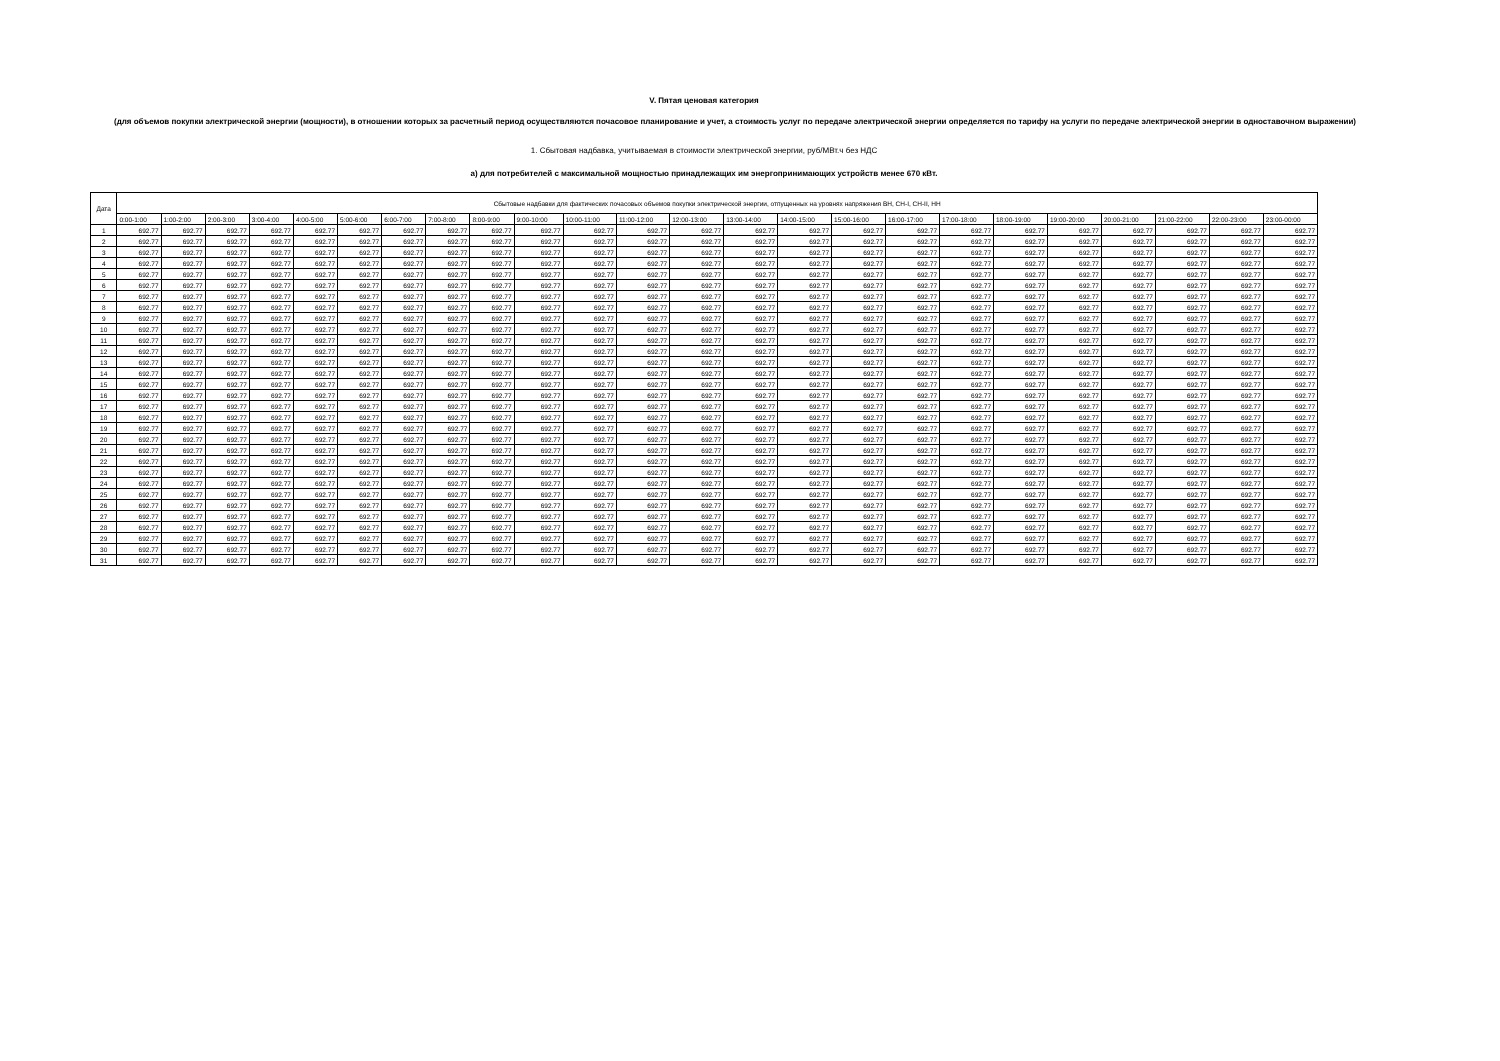V. Пятая ценовая категория
(для объемов покупки электрической энергии (мощности), в отношении которых за расчетный период осуществляются почасовое планирование и учет, а стоимость услуг по передаче электрической энергии определяется по тарифу на услуги по передаче электрической энергии в одноставочном выражении)
1. Сбытовая надбавка, учитываемая в стоимости электрической энергии, руб/МВт.ч без НДС
а) для потребителей с максимальной мощностью принадлежащих им энергопринимающих устройств менее 670 кВт.
| Дата | Сбытовые надбавки для фактических почасовых объемов покупки электрической энергии, отпущенных на уровнях напряжения ВН, СН-I, СН-II, НН | | | | | | | | | | | | | | | | | | | | | | | |
| --- | --- | --- | --- | --- | --- | --- | --- | --- | --- | --- | --- | --- | --- | --- | --- | --- | --- | --- | --- | --- | --- | --- | --- | --- |
| | 0:00-1:00 | 1:00-2:00 | 2:00-3:00 | 3:00-4:00 | 4:00-5:00 | 5:00-6:00 | 6:00-7:00 | 7:00-8:00 | 8:00-9:00 | 9:00-10:00 | 10:00-11:00 | 11:00-12:00 | 12:00-13:00 | 13:00-14:00 | 14:00-15:00 | 15:00-16:00 | 16:00-17:00 | 17:00-18:00 | 18:00-19:00 | 19:00-20:00 | 20:00-21:00 | 21:00-22:00 | 22:00-23:00 | 23:00-00:00 |
| 1 | 692.77 | 692.77 | 692.77 | 692.77 | 692.77 | 692.77 | 692.77 | 692.77 | 692.77 | 692.77 | 692.77 | 692.77 | 692.77 | 692.77 | 692.77 | 692.77 | 692.77 | 692.77 | 692.77 | 692.77 | 692.77 | 692.77 | 692.77 | 692.77 |
| 2 | 692.77 | 692.77 | 692.77 | 692.77 | 692.77 | 692.77 | 692.77 | 692.77 | 692.77 | 692.77 | 692.77 | 692.77 | 692.77 | 692.77 | 692.77 | 692.77 | 692.77 | 692.77 | 692.77 | 692.77 | 692.77 | 692.77 | 692.77 | 692.77 |
| 3 | 692.77 | 692.77 | 692.77 | 692.77 | 692.77 | 692.77 | 692.77 | 692.77 | 692.77 | 692.77 | 692.77 | 692.77 | 692.77 | 692.77 | 692.77 | 692.77 | 692.77 | 692.77 | 692.77 | 692.77 | 692.77 | 692.77 | 692.77 | 692.77 |
| 4 | 692.77 | 692.77 | 692.77 | 692.77 | 692.77 | 692.77 | 692.77 | 692.77 | 692.77 | 692.77 | 692.77 | 692.77 | 692.77 | 692.77 | 692.77 | 692.77 | 692.77 | 692.77 | 692.77 | 692.77 | 692.77 | 692.77 | 692.77 | 692.77 |
| 5 | 692.77 | 692.77 | 692.77 | 692.77 | 692.77 | 692.77 | 692.77 | 692.77 | 692.77 | 692.77 | 692.77 | 692.77 | 692.77 | 692.77 | 692.77 | 692.77 | 692.77 | 692.77 | 692.77 | 692.77 | 692.77 | 692.77 | 692.77 | 692.77 |
| 6 | 692.77 | 692.77 | 692.77 | 692.77 | 692.77 | 692.77 | 692.77 | 692.77 | 692.77 | 692.77 | 692.77 | 692.77 | 692.77 | 692.77 | 692.77 | 692.77 | 692.77 | 692.77 | 692.77 | 692.77 | 692.77 | 692.77 | 692.77 | 692.77 |
| 7 | 692.77 | 692.77 | 692.77 | 692.77 | 692.77 | 692.77 | 692.77 | 692.77 | 692.77 | 692.77 | 692.77 | 692.77 | 692.77 | 692.77 | 692.77 | 692.77 | 692.77 | 692.77 | 692.77 | 692.77 | 692.77 | 692.77 | 692.77 | 692.77 |
| 8 | 692.77 | 692.77 | 692.77 | 692.77 | 692.77 | 692.77 | 692.77 | 692.77 | 692.77 | 692.77 | 692.77 | 692.77 | 692.77 | 692.77 | 692.77 | 692.77 | 692.77 | 692.77 | 692.77 | 692.77 | 692.77 | 692.77 | 692.77 | 692.77 |
| 9 | 692.77 | 692.77 | 692.77 | 692.77 | 692.77 | 692.77 | 692.77 | 692.77 | 692.77 | 692.77 | 692.77 | 692.77 | 692.77 | 692.77 | 692.77 | 692.77 | 692.77 | 692.77 | 692.77 | 692.77 | 692.77 | 692.77 | 692.77 | 692.77 |
| 10 | 692.77 | 692.77 | 692.77 | 692.77 | 692.77 | 692.77 | 692.77 | 692.77 | 692.77 | 692.77 | 692.77 | 692.77 | 692.77 | 692.77 | 692.77 | 692.77 | 692.77 | 692.77 | 692.77 | 692.77 | 692.77 | 692.77 | 692.77 | 692.77 |
| 11 | 692.77 | 692.77 | 692.77 | 692.77 | 692.77 | 692.77 | 692.77 | 692.77 | 692.77 | 692.77 | 692.77 | 692.77 | 692.77 | 692.77 | 692.77 | 692.77 | 692.77 | 692.77 | 692.77 | 692.77 | 692.77 | 692.77 | 692.77 | 692.77 |
| 12 | 692.77 | 692.77 | 692.77 | 692.77 | 692.77 | 692.77 | 692.77 | 692.77 | 692.77 | 692.77 | 692.77 | 692.77 | 692.77 | 692.77 | 692.77 | 692.77 | 692.77 | 692.77 | 692.77 | 692.77 | 692.77 | 692.77 | 692.77 | 692.77 |
| 13 | 692.77 | 692.77 | 692.77 | 692.77 | 692.77 | 692.77 | 692.77 | 692.77 | 692.77 | 692.77 | 692.77 | 692.77 | 692.77 | 692.77 | 692.77 | 692.77 | 692.77 | 692.77 | 692.77 | 692.77 | 692.77 | 692.77 | 692.77 | 692.77 |
| 14 | 692.77 | 692.77 | 692.77 | 692.77 | 692.77 | 692.77 | 692.77 | 692.77 | 692.77 | 692.77 | 692.77 | 692.77 | 692.77 | 692.77 | 692.77 | 692.77 | 692.77 | 692.77 | 692.77 | 692.77 | 692.77 | 692.77 | 692.77 | 692.77 |
| 15 | 692.77 | 692.77 | 692.77 | 692.77 | 692.77 | 692.77 | 692.77 | 692.77 | 692.77 | 692.77 | 692.77 | 692.77 | 692.77 | 692.77 | 692.77 | 692.77 | 692.77 | 692.77 | 692.77 | 692.77 | 692.77 | 692.77 | 692.77 | 692.77 |
| 16 | 692.77 | 692.77 | 692.77 | 692.77 | 692.77 | 692.77 | 692.77 | 692.77 | 692.77 | 692.77 | 692.77 | 692.77 | 692.77 | 692.77 | 692.77 | 692.77 | 692.77 | 692.77 | 692.77 | 692.77 | 692.77 | 692.77 | 692.77 | 692.77 |
| 17 | 692.77 | 692.77 | 692.77 | 692.77 | 692.77 | 692.77 | 692.77 | 692.77 | 692.77 | 692.77 | 692.77 | 692.77 | 692.77 | 692.77 | 692.77 | 692.77 | 692.77 | 692.77 | 692.77 | 692.77 | 692.77 | 692.77 | 692.77 | 692.77 |
| 18 | 692.77 | 692.77 | 692.77 | 692.77 | 692.77 | 692.77 | 692.77 | 692.77 | 692.77 | 692.77 | 692.77 | 692.77 | 692.77 | 692.77 | 692.77 | 692.77 | 692.77 | 692.77 | 692.77 | 692.77 | 692.77 | 692.77 | 692.77 | 692.77 |
| 19 | 692.77 | 692.77 | 692.77 | 692.77 | 692.77 | 692.77 | 692.77 | 692.77 | 692.77 | 692.77 | 692.77 | 692.77 | 692.77 | 692.77 | 692.77 | 692.77 | 692.77 | 692.77 | 692.77 | 692.77 | 692.77 | 692.77 | 692.77 | 692.77 |
| 20 | 692.77 | 692.77 | 692.77 | 692.77 | 692.77 | 692.77 | 692.77 | 692.77 | 692.77 | 692.77 | 692.77 | 692.77 | 692.77 | 692.77 | 692.77 | 692.77 | 692.77 | 692.77 | 692.77 | 692.77 | 692.77 | 692.77 | 692.77 | 692.77 |
| 21 | 692.77 | 692.77 | 692.77 | 692.77 | 692.77 | 692.77 | 692.77 | 692.77 | 692.77 | 692.77 | 692.77 | 692.77 | 692.77 | 692.77 | 692.77 | 692.77 | 692.77 | 692.77 | 692.77 | 692.77 | 692.77 | 692.77 | 692.77 | 692.77 |
| 22 | 692.77 | 692.77 | 692.77 | 692.77 | 692.77 | 692.77 | 692.77 | 692.77 | 692.77 | 692.77 | 692.77 | 692.77 | 692.77 | 692.77 | 692.77 | 692.77 | 692.77 | 692.77 | 692.77 | 692.77 | 692.77 | 692.77 | 692.77 | 692.77 |
| 23 | 692.77 | 692.77 | 692.77 | 692.77 | 692.77 | 692.77 | 692.77 | 692.77 | 692.77 | 692.77 | 692.77 | 692.77 | 692.77 | 692.77 | 692.77 | 692.77 | 692.77 | 692.77 | 692.77 | 692.77 | 692.77 | 692.77 | 692.77 | 692.77 |
| 24 | 692.77 | 692.77 | 692.77 | 692.77 | 692.77 | 692.77 | 692.77 | 692.77 | 692.77 | 692.77 | 692.77 | 692.77 | 692.77 | 692.77 | 692.77 | 692.77 | 692.77 | 692.77 | 692.77 | 692.77 | 692.77 | 692.77 | 692.77 | 692.77 |
| 25 | 692.77 | 692.77 | 692.77 | 692.77 | 692.77 | 692.77 | 692.77 | 692.77 | 692.77 | 692.77 | 692.77 | 692.77 | 692.77 | 692.77 | 692.77 | 692.77 | 692.77 | 692.77 | 692.77 | 692.77 | 692.77 | 692.77 | 692.77 | 692.77 |
| 26 | 692.77 | 692.77 | 692.77 | 692.77 | 692.77 | 692.77 | 692.77 | 692.77 | 692.77 | 692.77 | 692.77 | 692.77 | 692.77 | 692.77 | 692.77 | 692.77 | 692.77 | 692.77 | 692.77 | 692.77 | 692.77 | 692.77 | 692.77 | 692.77 |
| 27 | 692.77 | 692.77 | 692.77 | 692.77 | 692.77 | 692.77 | 692.77 | 692.77 | 692.77 | 692.77 | 692.77 | 692.77 | 692.77 | 692.77 | 692.77 | 692.77 | 692.77 | 692.77 | 692.77 | 692.77 | 692.77 | 692.77 | 692.77 | 692.77 |
| 28 | 692.77 | 692.77 | 692.77 | 692.77 | 692.77 | 692.77 | 692.77 | 692.77 | 692.77 | 692.77 | 692.77 | 692.77 | 692.77 | 692.77 | 692.77 | 692.77 | 692.77 | 692.77 | 692.77 | 692.77 | 692.77 | 692.77 | 692.77 | 692.77 |
| 29 | 692.77 | 692.77 | 692.77 | 692.77 | 692.77 | 692.77 | 692.77 | 692.77 | 692.77 | 692.77 | 692.77 | 692.77 | 692.77 | 692.77 | 692.77 | 692.77 | 692.77 | 692.77 | 692.77 | 692.77 | 692.77 | 692.77 | 692.77 | 692.77 |
| 30 | 692.77 | 692.77 | 692.77 | 692.77 | 692.77 | 692.77 | 692.77 | 692.77 | 692.77 | 692.77 | 692.77 | 692.77 | 692.77 | 692.77 | 692.77 | 692.77 | 692.77 | 692.77 | 692.77 | 692.77 | 692.77 | 692.77 | 692.77 | 692.77 |
| 31 | 692.77 | 692.77 | 692.77 | 692.77 | 692.77 | 692.77 | 692.77 | 692.77 | 692.77 | 692.77 | 692.77 | 692.77 | 692.77 | 692.77 | 692.77 | 692.77 | 692.77 | 692.77 | 692.77 | 692.77 | 692.77 | 692.77 | 692.77 | 692.77 |